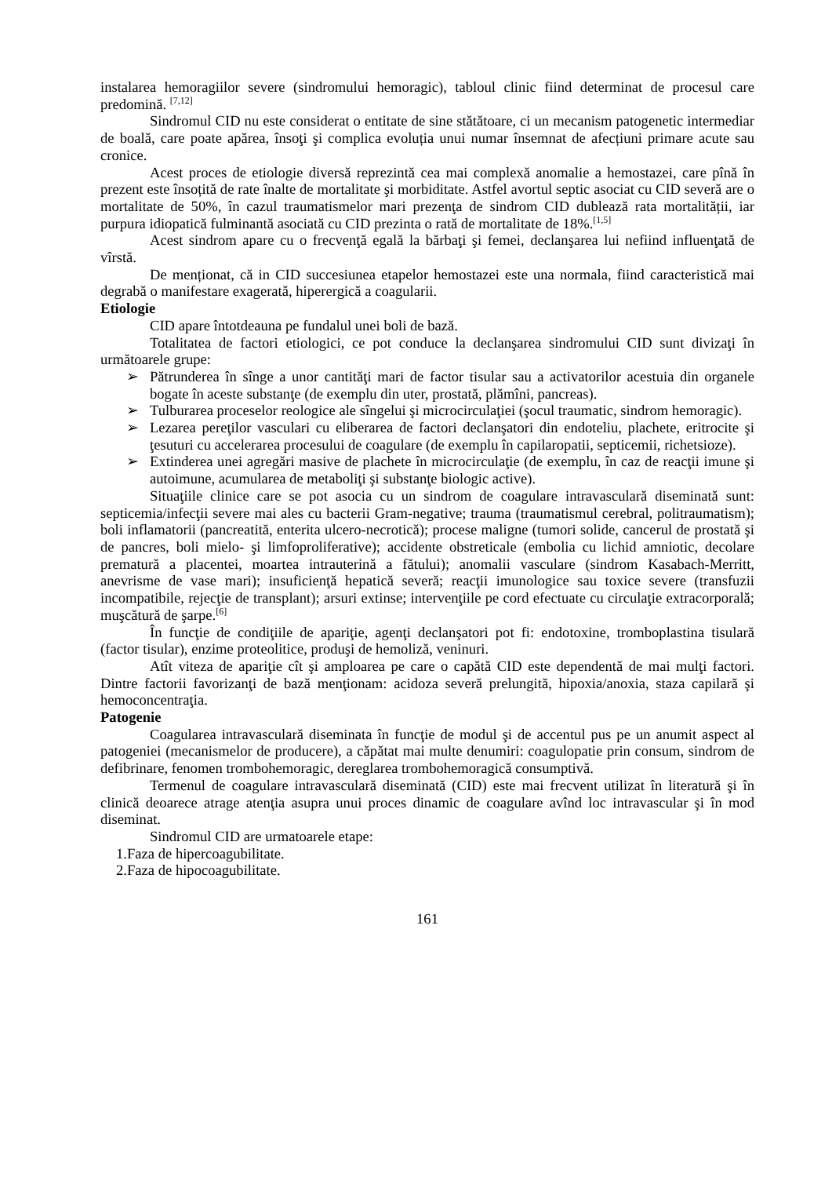instalarea hemoragiilor severe (sindromului hemoragic), tabloul clinic fiind determinat de procesul care predomină. <sup>[7,12]</sup>
Sindromul CID nu este considerat o entitate de sine stătătoare, ci un mecanism patogenetic intermediar de boală, care poate apărea, însoţi şi complica evoluția unui numar însemnat de afecțiuni primare acute sau cronice.
Acest proces de etiologie diversă reprezintă cea mai complexă anomalie a hemostazei, care pînă în prezent este însoțită de rate înalte de mortalitate şi morbiditate. Astfel avortul septic asociat cu CID severă are o mortalitate de 50%, în cazul traumatismelor mari prezenţa de sindrom CID dublează rata mortalității, iar purpura idiopatică fulminantă asociată cu CID prezinta o rată de mortalitate de 18%.<sup>[1,5]</sup>
Acest sindrom apare cu o frecvenţă egală la bărbaţi şi femei, declanşarea lui nefiind influenţată de vîrstă.
De menționat, că in CID succesiunea etapelor hemostazei este una normala, fiind caracteristică mai degrabă o manifestare exagerată, hiperergică a coagularii.
Etiologie
CID apare întotdeauna pe fundalul unei boli de bază.
Totalitatea de factori etiologici, ce pot conduce la declanşarea sindromului CID sunt divizaţi în următoarele grupe:
➢ Pătrunderea în sînge a unor cantităţi mari de factor tisular sau a activatorilor acestuia din organele bogate în aceste substanţe (de exemplu din uter, prostată, plămîni, pancreas).
➢ Tulburarea proceselor reologice ale sîngelui şi microcirculaţiei (şocul traumatic, sindrom hemoragic).
➢ Lezarea pereţilor vasculari cu eliberarea de factori declanşatori din endoteliu, plachete, eritrocite şi ţesuturi cu accelerarea procesului de coagulare (de exemplu în capilaropatii, septicemii, richetsioze).
➢ Extinderea unei agregări masive de plachete în microcirculaţie (de exemplu, în caz de reacţii imune şi autoimune, acumularea de metaboliţi şi substanţe biologic active).
Situaţiile clinice care se pot asocia cu un sindrom de coagulare intravasculară diseminată sunt: septicemia/infecţii severe mai ales cu bacterii Gram-negative; trauma (traumatismul cerebral, politraumatism); boli inflamatorii (pancreatită, enterita ulcero-necrotică); procese maligne (tumori solide, cancerul de prostată şi de pancres, boli mielo- şi limfoproliferative); accidente obstreticale (embolia cu lichid amniotic, decolare prematură a placentei, moartea intrauterină a fătului); anomalii vasculare (sindrom Kasabach-Merritt, anevrisme de vase mari); insuficienţă hepatică severă; reacţii imunologice sau toxice severe (transfuzii incompatibile, rejecţie de transplant); arsuri extinse; intervenţiile pe cord efectuate cu circulaţie extracorporală; muşcătură de şarpe.<sup>[6]</sup>
În funcţie de condiţiile de apariţie, agenţi declanşatori pot fi: endotoxine, tromboplastina tisulară (factor tisular), enzime proteolitice, produşi de hemoliză, veninuri.
Atît viteza de apariţie cît şi amploarea pe care o capătă CID este dependentă de mai mulţi factori. Dintre factorii favorizanţi de bază menţionam: acidoza severă prelungită, hipoxia/anoxia, staza capilară şi hemoconcentraţia.
Patogenie
Coagularea intravasculară diseminata în funcţie de modul şi de accentul pus pe un anumit aspect al patogeniei (mecanismelor de producere), a căpătat mai multe denumiri: coagulopatie prin consum, sindrom de defibrinare, fenomen trombohemoragic, dereglarea trombohemoragică consumptivă.
Termenul de coagulare intravasculară diseminată (CID) este mai frecvent utilizat în literatură şi în clinică deoarece atrage atenţia asupra unui proces dinamic de coagulare avînd loc intravascular şi în mod diseminat.
Sindromul CID are urmatoarele etape:
1.Faza de hipercoagubilitate.
2.Faza de hipocoagubilitate.
161